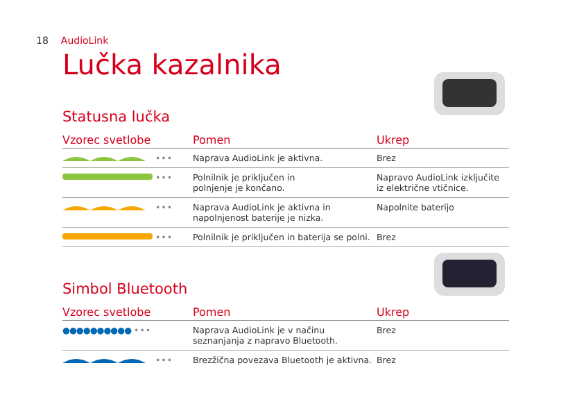18 AudioLink
Lučka kazalnika
Statusna lučka
| Vzorec svetlobe | Pomen | Ukrep |
| --- | --- | --- |
| ••• | Naprava AudioLink je aktivna. | Brez |
| ••• | Polnilnik je priključen in polnjenje je končano. | Napravo AudioLink izključite iz električne vtičnice. |
| ••• | Naprava AudioLink je aktivna in napolnjenost baterije je nizka. | Napolnite baterijo |
| ••• | Polnilnik je priključen in baterija se polni. | Brez |
Simbol Bluetooth
| Vzorec svetlobe | Pomen | Ukrep |
| --- | --- | --- |
| ●●●●●●●●●● ••• | Naprava AudioLink je v načinu seznanjanja z napravo Bluetooth. | Brez |
| ••• | Brezžična povezava Bluetooth je aktivna. | Brez |